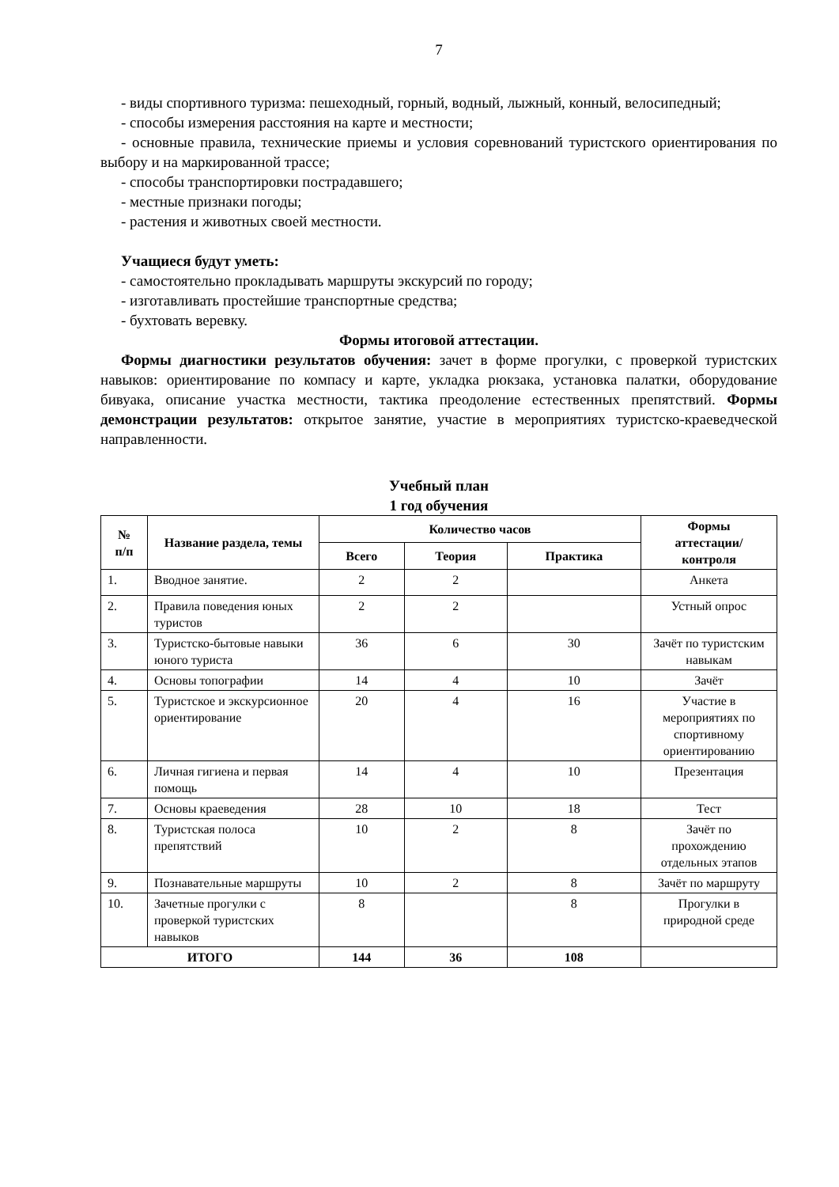7
- виды спортивного туризма: пешеходный, горный, водный, лыжный, конный, велосипедный;
- способы измерения расстояния на карте и местности;
- основные правила, технические приемы и условия соревнований туристского ориентирования по выбору и на маркированной трассе;
- способы транспортировки пострадавшего;
- местные признаки погоды;
- растения и животных своей местности.
Учащиеся будут уметь:
- самостоятельно прокладывать маршруты экскурсий по городу;
- изготавливать простейшие транспортные средства;
- бухтовать веревку.
Формы итоговой аттестации.
Формы диагностики результатов обучения: зачет в форме прогулки, с проверкой туристских навыков: ориентирование по компасу и карте, укладка рюкзака, установка палатки, оборудование бивуака, описание участка местности, тактика преодоление естественных препятствий. Формы демонстрации результатов: открытое занятие, участие в мероприятиях туристско-краеведческой направленности.
Учебный план
1 год обучения
| № п/п | Название раздела, темы | Количество часов | | | Формы аттестации/ контроля |
| --- | --- | --- | --- | --- | --- |
| | | Всего | Теория | Практика | |
| 1. | Вводное занятие. | 2 | 2 | | Анкета |
| 2. | Правила поведения юных туристов | 2 | 2 | | Устный опрос |
| 3. | Туристско-бытовые навыки юного туриста | 36 | 6 | 30 | Зачёт по туристским навыкам |
| 4. | Основы топографии | 14 | 4 | 10 | Зачёт |
| 5. | Туристское и экскурсионное ориентирование | 20 | 4 | 16 | Участие в мероприятиях по спортивному ориентированию |
| 6. | Личная гигиена и первая помощь | 14 | 4 | 10 | Презентация |
| 7. | Основы краеведения | 28 | 10 | 18 | Тест |
| 8. | Туристская полоса препятствий | 10 | 2 | 8 | Зачёт по прохождению отдельных этапов |
| 9. | Познавательные маршруты | 10 | 2 | 8 | Зачёт по маршруту |
| 10. | Зачетные прогулки с проверкой туристских навыков | 8 | | 8 | Прогулки в природной среде |
| ИТОГО | | 144 | 36 | 108 | |